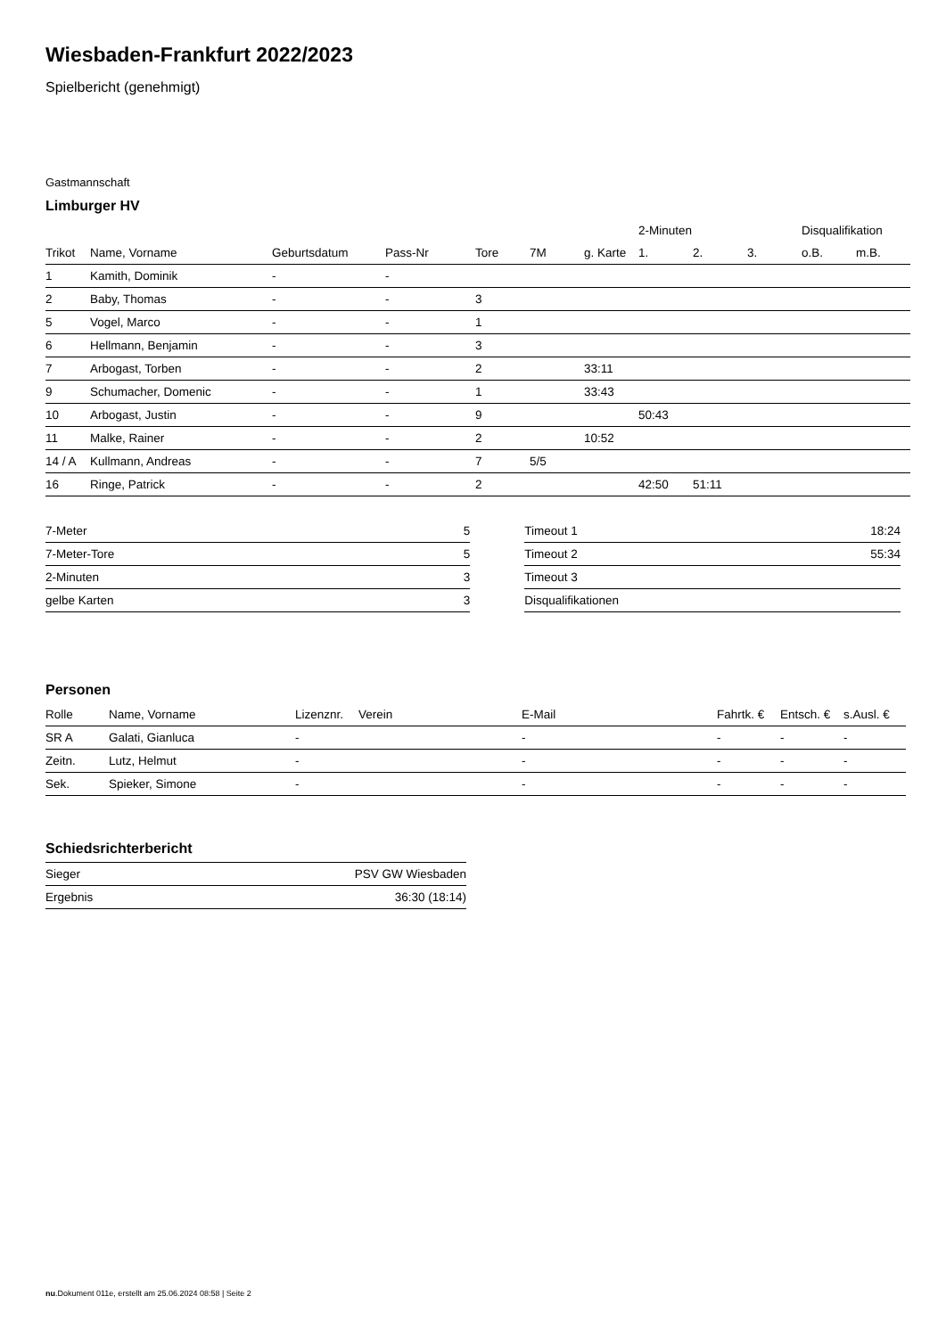Wiesbaden-Frankfurt 2022/2023
Spielbericht (genehmigt)
Gastmannschaft
Limburger HV
| | | | | | | | 2-Minuten | | | Disqualifikation | |
| Trikot | Name, Vorname | Geburtsdatum | Pass-Nr | Tore | 7M | g. Karte | 1. | 2. | 3. | o.B. | m.B. |
| 1 | Kamith, Dominik | - | - | | | | | | | | |
| 2 | Baby, Thomas | - | - | 3 | | | | | | | |
| 5 | Vogel, Marco | - | - | 1 | | | | | | | |
| 6 | Hellmann, Benjamin | - | - | 3 | | | | | | | |
| 7 | Arbogast, Torben | - | - | 2 | | 33:11 | | | | | |
| 9 | Schumacher, Domenic | - | - | 1 | | 33:43 | | | | | |
| 10 | Arbogast, Justin | - | - | 9 | | | 50:43 | | | | |
| 11 | Malke, Rainer | - | - | 2 | | 10:52 | | | | | |
| 14 / A | Kullmann, Andreas | - | - | 7 | 5/5 | | | | | | |
| 16 | Ringe, Patrick | - | - | 2 | | | 42:50 | 51:11 | | | |
| 7-Meter | 5 |
| 7-Meter-Tore | 5 |
| 2-Minuten | 3 |
| gelbe Karten | 3 |
| Timeout 1 | 18:24 |
| Timeout 2 | 55:34 |
| Timeout 3 | |
| Disqualifikationen | |
Personen
| Rolle | Name, Vorname | Lizenznr. | Verein | E-Mail | Fahrtk. € | Entsch. € | s.Ausl. € |
| --- | --- | --- | --- | --- | --- | --- | --- |
| SR A | Galati, Gianluca | - | | - | - | - | - |
| Zeitn. | Lutz, Helmut | - | | - | - | - | - |
| Sek. | Spieker, Simone | - | | - | - | - | - |
Schiedsrichterbericht
| Sieger | PSV GW Wiesbaden |
| Ergebnis | 36:30 (18:14) |
nu.Dokument 011e, erstellt am 25.06.2024 08:58 | Seite 2